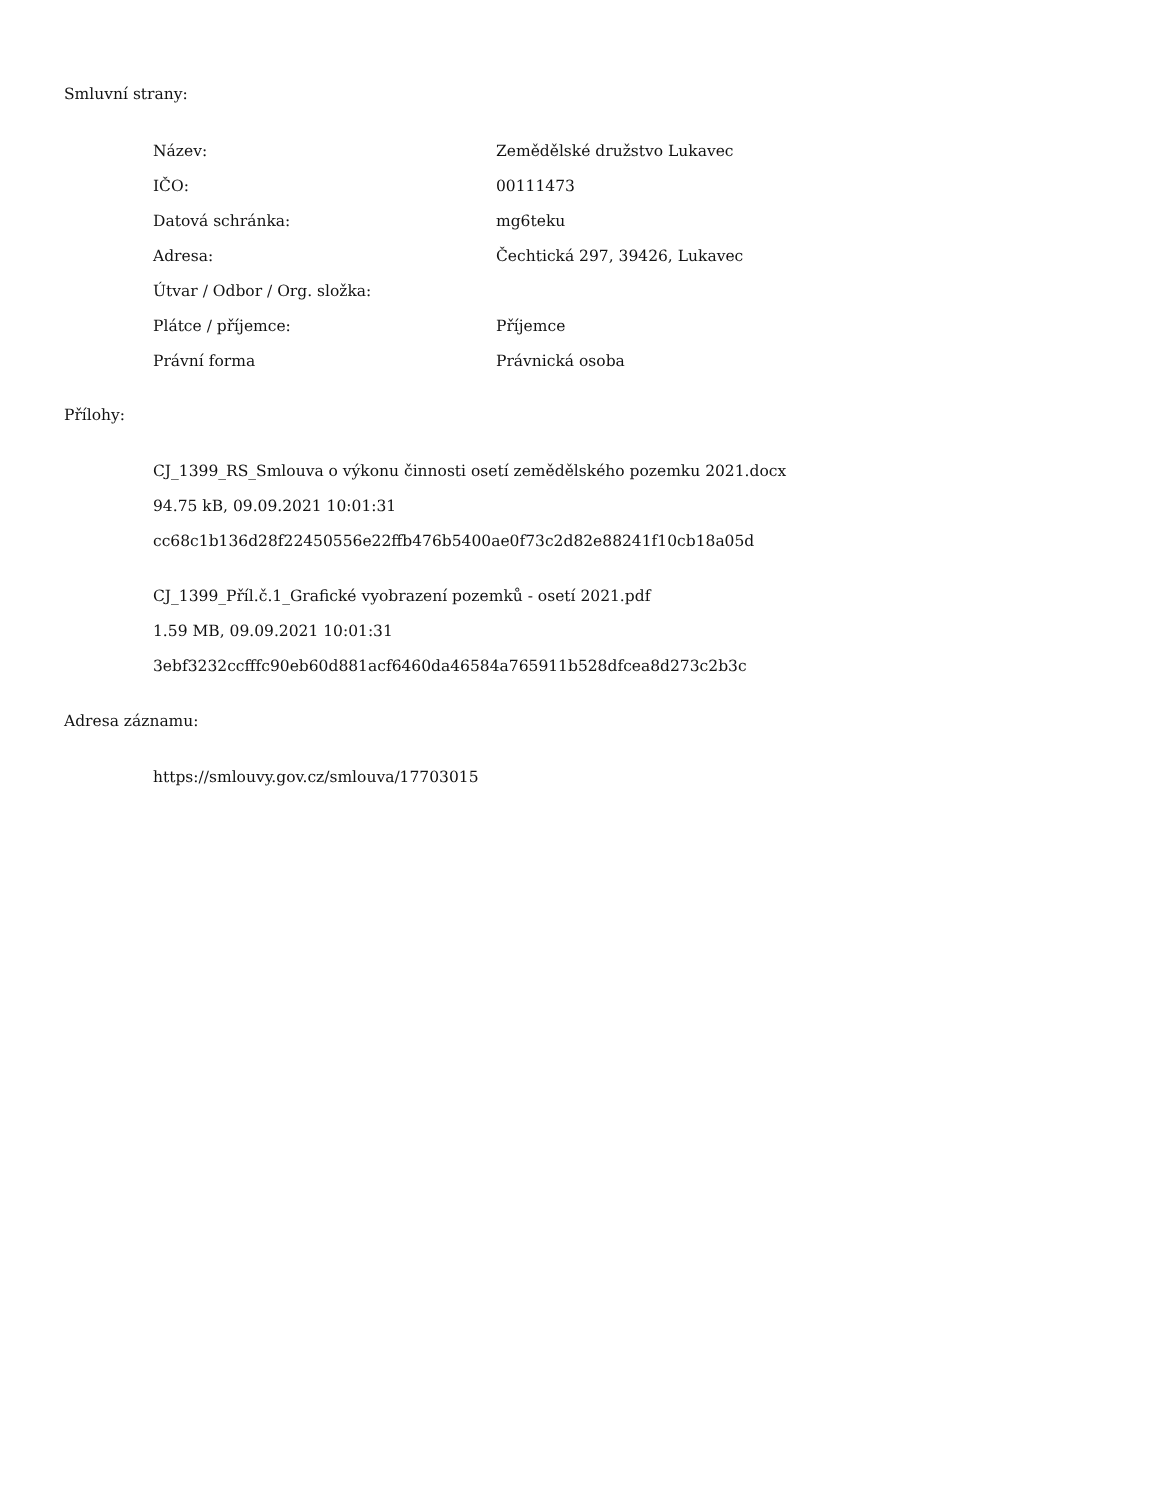Smluvní strany:
| Název: | Zemědělské družstvo Lukavec |
| IČO: | 00111473 |
| Datová schránka: | mg6teku |
| Adresa: | Čechtická 297, 39426, Lukavec |
| Útvar / Odbor / Org. složka: | |
| Plátce / příjemce: | Příjemce |
| Právní forma | Právnická osoba |
Přílohy:
CJ_1399_RS_Smlouva o výkonu činnosti osetí zemědělského pozemku 2021.docx
94.75 kB, 09.09.2021 10:01:31
cc68c1b136d28f22450556e22ffb476b5400ae0f73c2d82e88241f10cb18a05d
CJ_1399_Příl.č.1_Grafické vyobrazení pozemků - osetí 2021.pdf
1.59 MB, 09.09.2021 10:01:31
3ebf3232ccfffc90eb60d881acf6460da46584a765911b528dfcea8d273c2b3c
Adresa záznamu:
https://smlouvy.gov.cz/smlouva/17703015